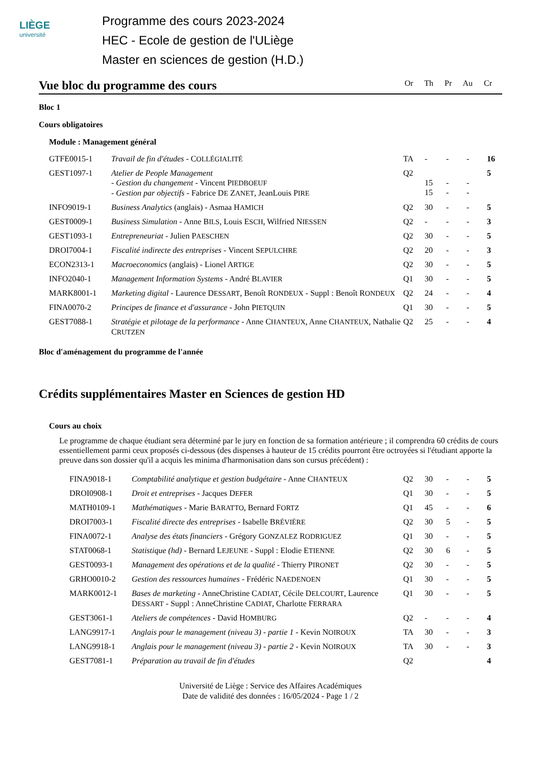LIÈGE
université
Programme des cours 2023-2024
HEC - Ecole de gestion de l'ULiège
Master en sciences de gestion (H.D.)
Vue bloc du programme des cours Or Th Pr Au Cr
Bloc 1
Cours obligatoires
Module : Management général
| GTFE0015-1 | Travail de fin d'études - C OLLÉGIALITÉ | TA | - | - | - | 16 |
| GEST1097-1 | Atelier de People Management - Gestion du changement - Vincent P IEDBOEUF - Gestion par objectifs - Fabrice D E Z ANET , JeanLouis P IRE | Q2 | 15 15 | - - | - - | 5 |
| INFO9019-1 | Business Analytics (anglais) - Asmaa H AMICH | Q2 | 30 | - | - | 5 |
| GEST0009-1 | Business Simulation - Anne B ILS , Louis E SCH , Wilfried N IESSEN | Q2 | - | - | - | 3 |
| GEST1093-1 | Entrepreneuriat - Julien P AESCHEN | Q2 | 30 | - | - | 5 |
| DROI7004-1 | Fiscalité indirecte des entreprises - Vincent S EPULCHRE | Q2 | 20 | - | - | 3 |
| ECON2313-1 | Macroeconomics (anglais) - Lionel A RTIGE | Q2 | 30 | - | - | 5 |
| INFO2040-1 | Management Information Systems - André B LAVIER | Q1 | 30 | - | - | 5 |
| MARK8001-1 | Marketing digital - Laurence D ESSART , Benoît R ONDEUX - Suppl : Benoît R ONDEUX | Q2 | 24 | - | - | 4 |
| FINA0070-2 | Principes de finance et d'assurance - John P IETQUIN | Q1 | 30 | - | - | 5 |
| GEST7088-1 | Stratégie et pilotage de la performance - Anne C HANTEUX , Anne C HANTEUX , Nathalie C RUTZEN | Q2 | 25 | - | - | 4 |
Bloc d'aménagement du programme de l'année
Crédits supplémentaires Master en Sciences de gestion HD
Cours au choix
Le programme de chaque étudiant sera déterminé par le jury en fonction de sa formation antérieure ; il comprendra 60 crédits de cours essentiellement parmi ceux proposés ci-dessous (des dispenses à hauteur de 15 crédits pourront être octroyées si l'étudiant apporte la preuve dans son dossier qu'il a acquis les minima d'harmonisation dans son cursus précédent) :
| FINA9018-1 | Comptabilité analytique et gestion budgétaire - Anne C HANTEUX | Q2 | 30 | - | - | 5 |
| DROI0908-1 | Droit et entreprises - Jacques D EFER | Q1 | 30 | - | - | 5 |
| MATH0109-1 | Mathématiques - Marie B ARATTO , Bernard F ORTZ | Q1 | 45 | - | - | 6 |
| DROI7003-1 | Fiscalité directe des entreprises - Isabelle B RÉVIÈRE | Q2 | 30 | 5 | - | 5 |
| FINA0072-1 | Analyse des états financiers - Grégory G ONZALEZ R ODRIGUEZ | Q1 | 30 | - | - | 5 |
| STAT0068-1 | Statistique (hd) - Bernard L EJEUNE - Suppl : Elodie E TIENNE | Q2 | 30 | 6 | - | 5 |
| GEST0093-1 | Management des opérations et de la qualité - Thierry P IRONET | Q2 | 30 | - | - | 5 |
| GRHO0010-2 | Gestion des ressources humaines - Frédéric N AEDENOEN | Q1 | 30 | - | - | 5 |
| MARK0012-1 | Bases de marketing - AnneChristine C ADIAT , Cécile D ELCOURT , Laurence D ESSART - Suppl : AnneChristine C ADIAT , Charlotte F ERRARA | Q1 | 30 | - | - | 5 |
| GEST3061-1 | Ateliers de compétences - David H OMBURG | Q2 | - | - | - | 4 |
| LANG9917-1 | Anglais pour le management (niveau 3) - partie 1 - Kevin N OIROUX | TA | 30 | - | - | 3 |
| LANG9918-1 | Anglais pour le management (niveau 3) - partie 2 - Kevin N OIROUX | TA | 30 | - | - | 3 |
| GEST7081-1 | Préparation au travail de fin d'études | Q2 | | | | 4 |
Université de Liège : Service des Affaires Académiques
Date de validité des données : 16/05/2024 - Page 1 / 2